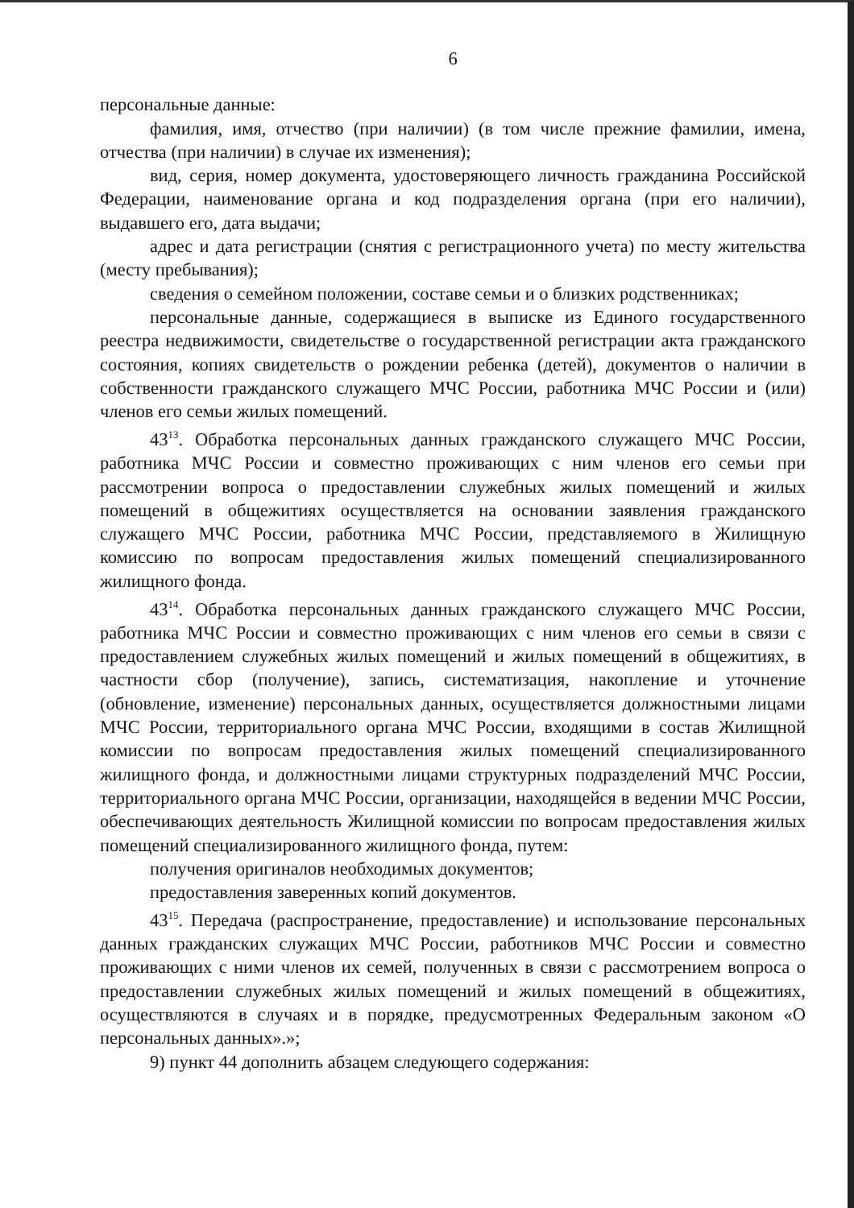6
персональные данные:
фамилия, имя, отчество (при наличии) (в том числе прежние фамилии, имена, отчества (при наличии) в случае их изменения);
вид, серия, номер документа, удостоверяющего личность гражданина Российской Федерации, наименование органа и код подразделения органа (при его наличии), выдавшего его, дата выдачи;
адрес и дата регистрации (снятия с регистрационного учета) по месту жительства (месту пребывания);
сведения о семейном положении, составе семьи и о близких родственниках;
персональные данные, содержащиеся в выписке из Единого государственного реестра недвижимости, свидетельстве о государственной регистрации акта гражданского состояния, копиях свидетельств о рождении ребенка (детей), документов о наличии в собственности гражданского служащего МЧС России, работника МЧС России и (или) членов его семьи жилых помещений.
43<sup>13</sup>. Обработка персональных данных гражданского служащего МЧС России, работника МЧС России и совместно проживающих с ним членов его семьи при рассмотрении вопроса о предоставлении служебных жилых помещений и жилых помещений в общежитиях осуществляется на основании заявления гражданского служащего МЧС России, работника МЧС России, представляемого в Жилищную комиссию по вопросам предоставления жилых помещений специализированного жилищного фонда.
43<sup>14</sup>. Обработка персональных данных гражданского служащего МЧС России, работника МЧС России и совместно проживающих с ним членов его семьи в связи с предоставлением служебных жилых помещений и жилых помещений в общежитиях, в частности сбор (получение), запись, систематизация, накопление и уточнение (обновление, изменение) персональных данных, осуществляется должностными лицами МЧС России, территориального органа МЧС России, входящими в состав Жилищной комиссии по вопросам предоставления жилых помещений специализированного жилищного фонда, и должностными лицами структурных подразделений МЧС России, территориального органа МЧС России, организации, находящейся в ведении МЧС России, обеспечивающих деятельность Жилищной комиссии по вопросам предоставления жилых помещений специализированного жилищного фонда, путем:
получения оригиналов необходимых документов;
предоставления заверенных копий документов.
43<sup>15</sup>. Передача (распространение, предоставление) и использование персональных данных гражданских служащих МЧС России, работников МЧС России и совместно проживающих с ними членов их семей, полученных в связи с рассмотрением вопроса о предоставлении служебных жилых помещений и жилых помещений в общежитиях, осуществляются в случаях и в порядке, предусмотренных Федеральным законом «О персональных данных».»;
9) пункт 44 дополнить абзацем следующего содержания: